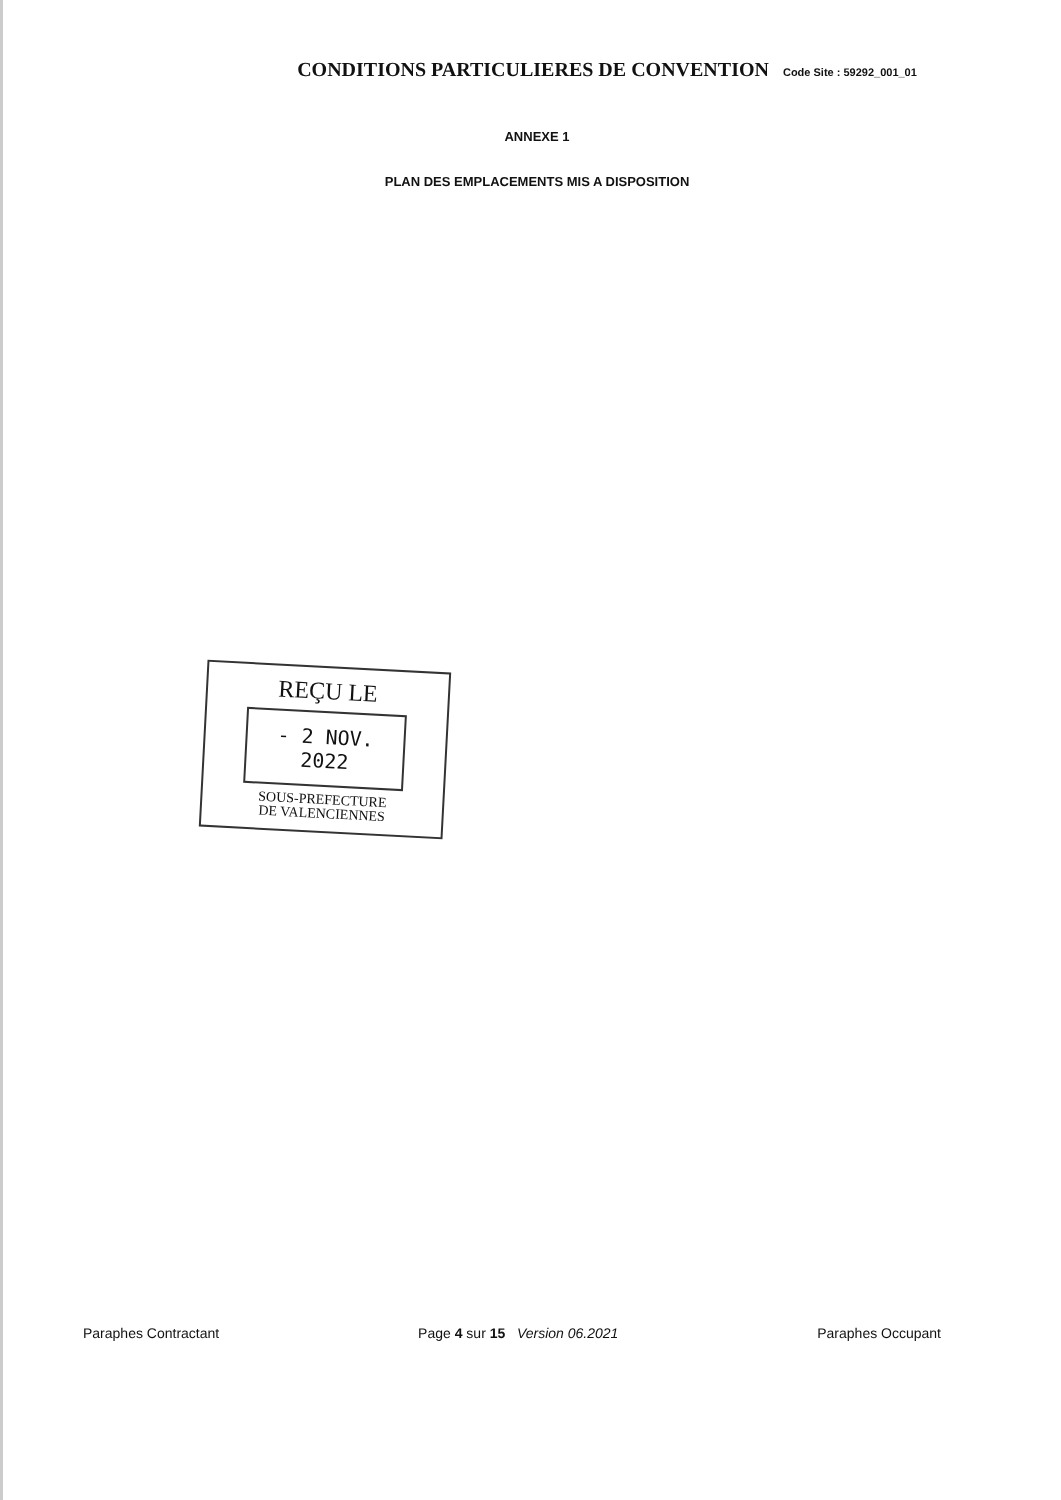CONDITIONS PARTICULIERES DE CONVENTION Code Site : 59292_001_01
ANNEXE 1
PLAN DES EMPLACEMENTS MIS A DISPOSITION
REÇU LE
- 2 NOV. 2022
SOUS-PREFECTURE
DE VALENCIENNES
Paraphes Contractant Page 4 sur 15 Version 06.2021 Paraphes Occupant